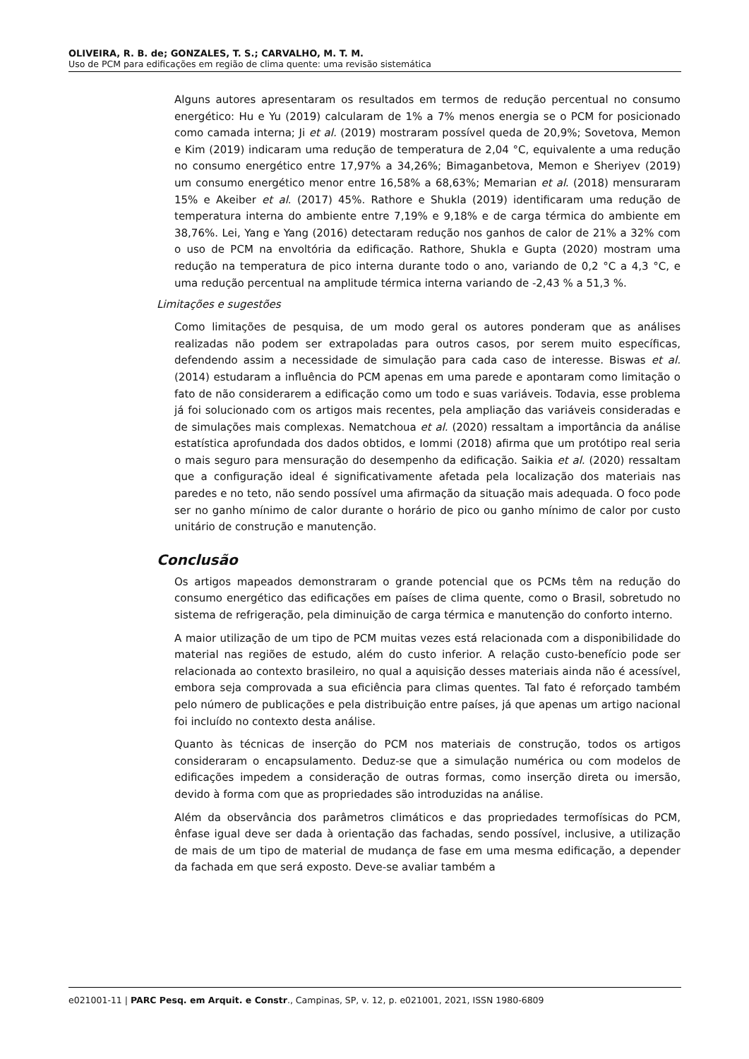OLIVEIRA, R. B. de; GONZALES, T. S.; CARVALHO, M. T. M.
Uso de PCM para edificações em região de clima quente: uma revisão sistemática
Alguns autores apresentaram os resultados em termos de redução percentual no consumo energético: Hu e Yu (2019) calcularam de 1% a 7% menos energia se o PCM for posicionado como camada interna; Ji et al. (2019) mostraram possível queda de 20,9%; Sovetova, Memon e Kim (2019) indicaram uma redução de temperatura de 2,04 °C, equivalente a uma redução no consumo energético entre 17,97% a 34,26%; Bimaganbetova, Memon e Sheriyev (2019) um consumo energético menor entre 16,58% a 68,63%; Memarian et al. (2018) mensuraram 15% e Akeiber et al. (2017) 45%. Rathore e Shukla (2019) identificaram uma redução de temperatura interna do ambiente entre 7,19% e 9,18% e de carga térmica do ambiente em 38,76%. Lei, Yang e Yang (2016) detectaram redução nos ganhos de calor de 21% a 32% com o uso de PCM na envoltória da edificação. Rathore, Shukla e Gupta (2020) mostram uma redução na temperatura de pico interna durante todo o ano, variando de 0,2 °C a 4,3 °C, e uma redução percentual na amplitude térmica interna variando de -2,43 % a 51,3 %.
Limitações e sugestões
Como limitações de pesquisa, de um modo geral os autores ponderam que as análises realizadas não podem ser extrapoladas para outros casos, por serem muito específicas, defendendo assim a necessidade de simulação para cada caso de interesse. Biswas et al. (2014) estudaram a influência do PCM apenas em uma parede e apontaram como limitação o fato de não considerarem a edificação como um todo e suas variáveis. Todavia, esse problema já foi solucionado com os artigos mais recentes, pela ampliação das variáveis consideradas e de simulações mais complexas. Nematchoua et al. (2020) ressaltam a importância da análise estatística aprofundada dos dados obtidos, e Iommi (2018) afirma que um protótipo real seria o mais seguro para mensuração do desempenho da edificação. Saikia et al. (2020) ressaltam que a configuração ideal é significativamente afetada pela localização dos materiais nas paredes e no teto, não sendo possível uma afirmação da situação mais adequada. O foco pode ser no ganho mínimo de calor durante o horário de pico ou ganho mínimo de calor por custo unitário de construção e manutenção.
Conclusão
Os artigos mapeados demonstraram o grande potencial que os PCMs têm na redução do consumo energético das edificações em países de clima quente, como o Brasil, sobretudo no sistema de refrigeração, pela diminuição de carga térmica e manutenção do conforto interno.
A maior utilização de um tipo de PCM muitas vezes está relacionada com a disponibilidade do material nas regiões de estudo, além do custo inferior. A relação custo-benefício pode ser relacionada ao contexto brasileiro, no qual a aquisição desses materiais ainda não é acessível, embora seja comprovada a sua eficiência para climas quentes. Tal fato é reforçado também pelo número de publicações e pela distribuição entre países, já que apenas um artigo nacional foi incluído no contexto desta análise.
Quanto às técnicas de inserção do PCM nos materiais de construção, todos os artigos consideraram o encapsulamento. Deduz-se que a simulação numérica ou com modelos de edificações impedem a consideração de outras formas, como inserção direta ou imersão, devido à forma com que as propriedades são introduzidas na análise.
Além da observância dos parâmetros climáticos e das propriedades termofísicas do PCM, ênfase igual deve ser dada à orientação das fachadas, sendo possível, inclusive, a utilização de mais de um tipo de material de mudança de fase em uma mesma edificação, a depender da fachada em que será exposto. Deve-se avaliar também a
e021001-11 | PARC Pesq. em Arquit. e Constr., Campinas, SP, v. 12, p. e021001, 2021, ISSN 1980-6809